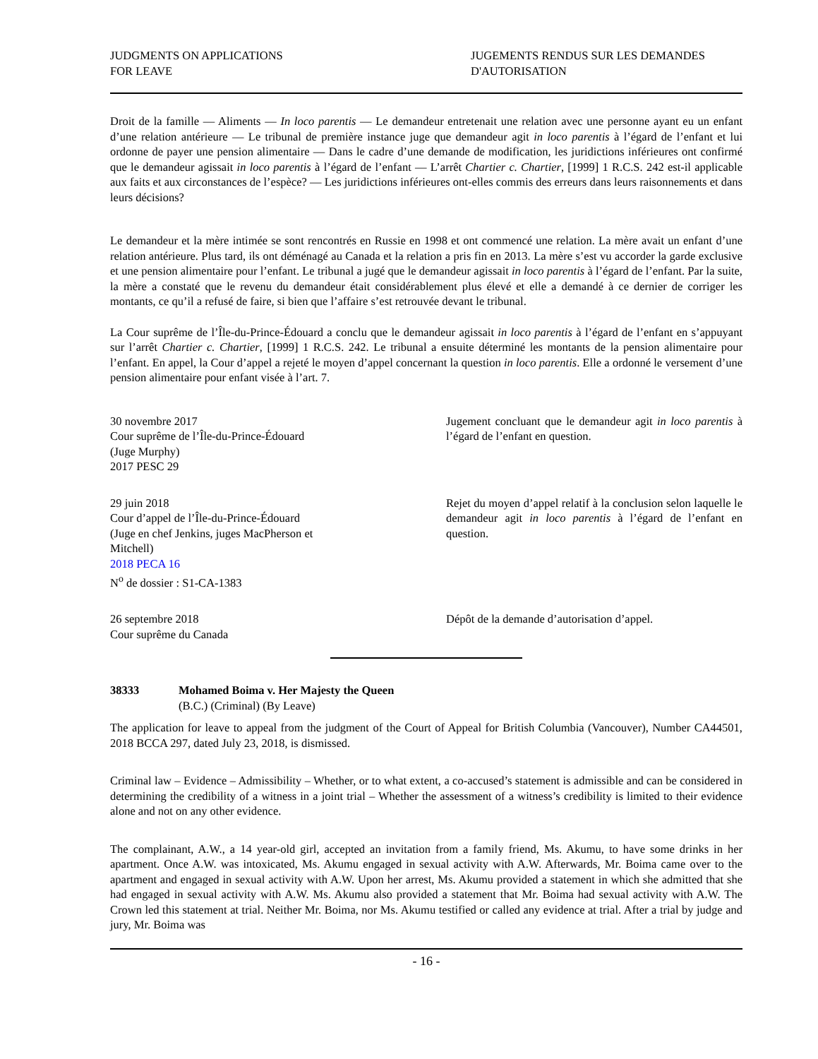JUDGMENTS ON APPLICATIONS
FOR LEAVE
JUGEMENTS RENDUS SUR LES DEMANDES
D'AUTORISATION
Droit de la famille — Aliments — In loco parentis — Le demandeur entretenait une relation avec une personne ayant eu un enfant d’une relation antérieure — Le tribunal de première instance juge que demandeur agit in loco parentis à l’égard de l’enfant et lui ordonne de payer une pension alimentaire — Dans le cadre d’une demande de modification, les juridictions inférieures ont confirmé que le demandeur agissait in loco parentis à l’égard de l’enfant — L’arrêt Chartier c. Chartier, [1999] 1 R.C.S. 242 est-il applicable aux faits et aux circonstances de l’espèce? — Les juridictions inférieures ont-elles commis des erreurs dans leurs raisonnements et dans leurs décisions?
Le demandeur et la mère intimée se sont rencontrés en Russie en 1998 et ont commencé une relation. La mère avait un enfant d’une relation antérieure. Plus tard, ils ont déménagé au Canada et la relation a pris fin en 2013. La mère s’est vu accorder la garde exclusive et une pension alimentaire pour l’enfant. Le tribunal a jugé que le demandeur agissait in loco parentis à l’égard de l’enfant. Par la suite, la mère a constaté que le revenu du demandeur était considérablement plus élevé et elle a demandé à ce dernier de corriger les montants, ce qu’il a refusé de faire, si bien que l’affaire s’est retrouvée devant le tribunal.
La Cour suprême de l’Île-du-Prince-Édouard a conclu que le demandeur agissait in loco parentis à l’égard de l’enfant en s’appuyant sur l’arrêt Chartier c. Chartier, [1999] 1 R.C.S. 242. Le tribunal a ensuite déterminé les montants de la pension alimentaire pour l’enfant. En appel, la Cour d’appel a rejeté le moyen d’appel concernant la question in loco parentis. Elle a ordonné le versement d’une pension alimentaire pour enfant visée à l’art. 7.
30 novembre 2017
Cour suprême de l’Île-du-Prince-Édouard
(Juge Murphy)
2017 PESC 29
Jugement concluant que le demandeur agit in loco parentis à l’égard de l’enfant en question.
29 juin 2018
Cour d’appel de l’Île-du-Prince-Édouard
(Juge en chef Jenkins, juges MacPherson et Mitchell)
2018 PECA 16
N<sup>o</sup> de dossier : S1-CA-1383
Rejet du moyen d’appel relatif à la conclusion selon laquelle le demandeur agit in loco parentis à l’égard de l’enfant en question.
26 septembre 2018
Cour suprême du Canada
Dépôt de la demande d’autorisation d’appel.
38333 Mohamed Boima v. Her Majesty the Queen
(B.C.) (Criminal) (By Leave)
The application for leave to appeal from the judgment of the Court of Appeal for British Columbia (Vancouver), Number CA44501, 2018 BCCA 297, dated July 23, 2018, is dismissed.
Criminal law – Evidence – Admissibility – Whether, or to what extent, a co-accused’s statement is admissible and can be considered in determining the credibility of a witness in a joint trial – Whether the assessment of a witness’s credibility is limited to their evidence alone and not on any other evidence.
The complainant, A.W., a 14 year-old girl, accepted an invitation from a family friend, Ms. Akumu, to have some drinks in her apartment. Once A.W. was intoxicated, Ms. Akumu engaged in sexual activity with A.W. Afterwards, Mr. Boima came over to the apartment and engaged in sexual activity with A.W. Upon her arrest, Ms. Akumu provided a statement in which she admitted that she had engaged in sexual activity with A.W. Ms. Akumu also provided a statement that Mr. Boima had sexual activity with A.W. The Crown led this statement at trial. Neither Mr. Boima, nor Ms. Akumu testified or called any evidence at trial. After a trial by judge and jury, Mr. Boima was
- 16 -